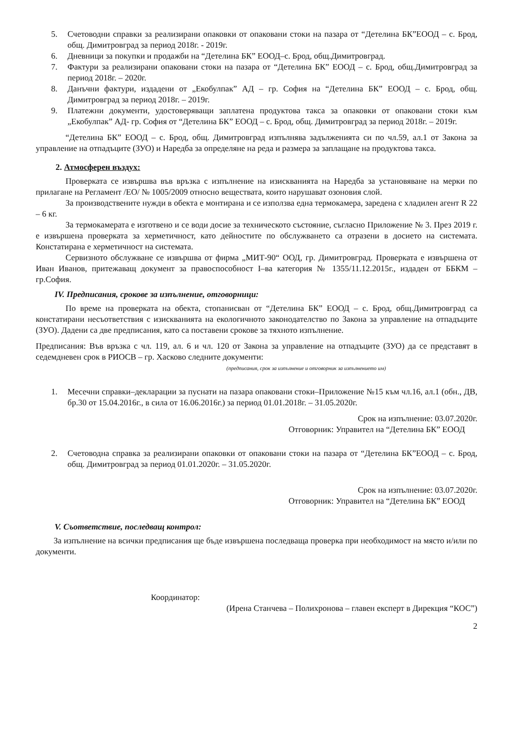5. Счетоводни справки за реализирани опаковки от опаковани стоки на пазара от “Детелина БК”ЕООД – с. Брод, общ. Димитровград за период 2018г. - 2019г.
6. Дневници за покупки и продажби на “Детелина БК” ЕООД–с. Брод, общ.Димитровград.
7. Фактури за реализирани опаковани стоки на пазара от “Детелина БК” ЕООД – с. Брод, общ.Димитровград за период 2018г. – 2020г.
8. Данъчни фактури, издадени от „Екобулпак” АД – гр. София на “Детелина БК” ЕООД – с. Брод, общ. Димитровград за период 2018г. – 2019г.
9. Платежни документи, удостоверяващи заплатена продуктова такса за опаковки от опаковани стоки към „Екобулпак” АД- гр. София от “Детелина БК” ЕООД – с. Брод, общ. Димитровград за период 2018г. – 2019г.
“Детелина БК” ЕООД – с. Брод, общ. Димитровград изпълнява задълженията си по чл.59, ал.1 от Закона за управление на отпадъците (ЗУО) и Наредба за определяне на реда и размера за заплащане на продуктова такса.
2. Атмосферен въздух:
Проверката се извършва във връзка с изпълнение на изискванията на Наредба за установяване на мерки по прилагане на Регламент /ЕО/ № 1005/2009 относно веществата, които нарушават озоновия слой.
За производствените нужди в обекта е монтирана и се използва една термокамера, заредена с хладилен агент R 22 – 6 кг.
За термокамерата е изготвено и се води досие за техническото състояние, съгласно Приложение № 3. През 2019 г. е извършена проверката за херметичност, като дейностите по обслужването са отразени в досието на системата. Констатирана е херметичност на системата.
Сервизното обслужване се извършва от фирма „МИТ-90“ ООД, гр. Димитровград. Проверката е извършена от Иван Иванов, притежаващ документ за правоспособност I–ва категория № 1355/11.12.2015г., издаден от ББКМ – гр.София.
IV. Предписания, срокове за изпълнение, отговорници:
По време на проверката на обекта, стопанисван от “Детелина БК” ЕООД – с. Брод, общ.Димитровград са констатирани несъответствия с изискванията на екологичното законодателство по Закона за управление на отпадъците (ЗУО). Дадени са две предписания, като са поставени срокове за тяхното изпълнение.
Предписания: Във връзка с чл. 119, ал. 6 и чл. 120 от Закона за управление на отпадъците (ЗУО) да се представят в седемдневен срок в РИОСВ – гр. Хасково следните документи:
(предписания, срок за изпълнение и отговорник за изпълнението им)
1. Месечни справки–декларации за пуснати на пазара опаковани стоки–Приложение №15 към чл.16, ал.1 (обн., ДВ, бр.30 от 15.04.2016г., в сила от 16.06.2016г.) за период 01.01.2018г. – 31.05.2020г.
Срок на изпълнение: 03.07.2020г.
Отговорник: Управител на “Детелина БК” ЕООД
2. Счетоводна справка за реализирани опаковки от опаковани стоки на пазара от “Детелина БК”ЕООД – с. Брод, общ. Димитровград за период 01.01.2020г. – 31.05.2020г.
Срок на изпълнение: 03.07.2020г.
Отговорник: Управител на “Детелина БК” ЕООД
V. Съответствие, последващ контрол:
За изпълнение на всички предписания ще бъде извършена последваща проверка при необходимост на място и/или по документи.
Координатор:
(Ирена Станчева – Полихронова – главен експерт в Дирекция “КОС”)
2